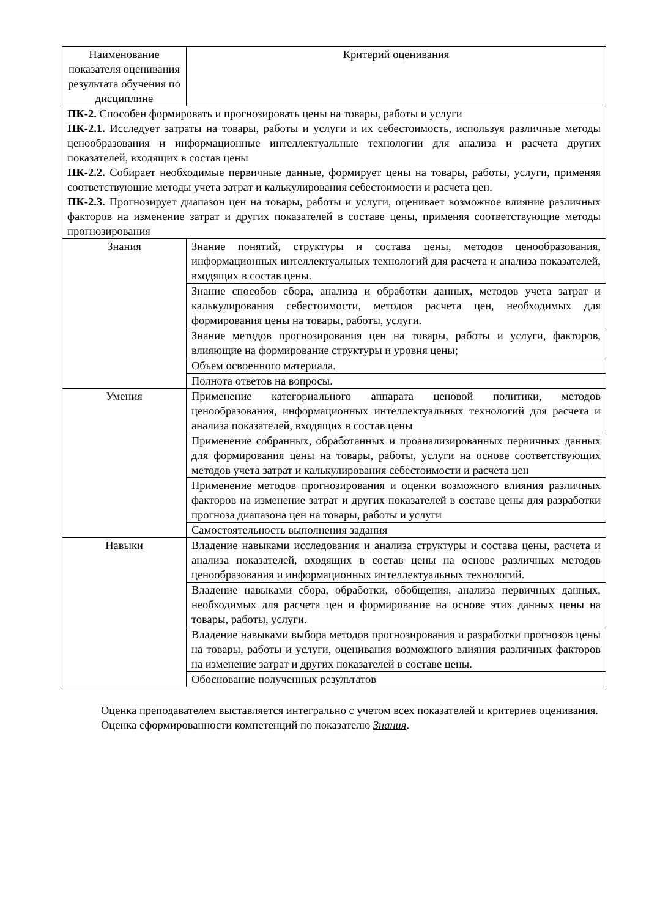| Наименование показателя оценивания результата обучения по дисциплине | Критерий оценивания |
| ПК-2. Способен формировать и прогнозировать цены на товары, работы и услуги ПК-2.1. Исследует затраты на товары, работы и услуги и их себестоимость, используя различные методы ценообразования и информационные интеллектуальные технологии для анализа и расчета других показателей, входящих в состав цены ПК-2.2. Собирает необходимые первичные данные, формирует цены на товары, работы, услуги, применяя соответствующие методы учета затрат и калькулирования себестоимости и расчета цен. ПК-2.3. Прогнозирует диапазон цен на товары, работы и услуги, оценивает возможное влияние различных факторов на изменение затрат и других показателей в составе цены, применяя соответствующие методы прогнозирования | |
| Знания | Знание понятий, структуры и состава цены, методов ценообразования, информационных интеллектуальных технологий для расчета и анализа показателей, входящих в состав цены. |
| | Знание способов сбора, анализа и обработки данных, методов учета затрат и калькулирования себестоимости, методов расчета цен, необходимых для формирования цены на товары, работы, услуги. |
| | Знание методов прогнозирования цен на товары, работы и услуги, факторов, влияющие на формирование структуры и уровня цены; |
| | Объем освоенного материала. |
| | Полнота ответов на вопросы. |
| Умения | Применение категориального аппарата ценовой политики, методов ценообразования, информационных интеллектуальных технологий для расчета и анализа показателей, входящих в состав цены |
| | Применение собранных, обработанных и проанализированных первичных данных для формирования цены на товары, работы, услуги на основе соответствующих методов учета затрат и калькулирования себестоимости и расчета цен |
| | Применение методов прогнозирования и оценки возможного влияния различных факторов на изменение затрат и других показателей в составе цены для разработки прогноза диапазона цен на товары, работы и услуги |
| | Самостоятельность выполнения задания |
| Навыки | Владение навыками исследования и анализа структуры и состава цены, расчета и анализа показателей, входящих в состав цены на основе различных методов ценообразования и информационных интеллектуальных технологий. |
| | Владение навыками сбора, обработки, обобщения, анализа первичных данных, необходимых для расчета цен и формирование на основе этих данных цены на товары, работы, услуги. |
| | Владение навыками выбора методов прогнозирования и разработки прогнозов цены на товары, работы и услуги, оценивания возможного влияния различных факторов на изменение затрат и других показателей в составе цены. |
| | Обоснование полученных результатов |
Оценка преподавателем выставляется интегрально с учетом всех показателей и критериев оценивания.
Оценка сформированности компетенций по показателю Знания.